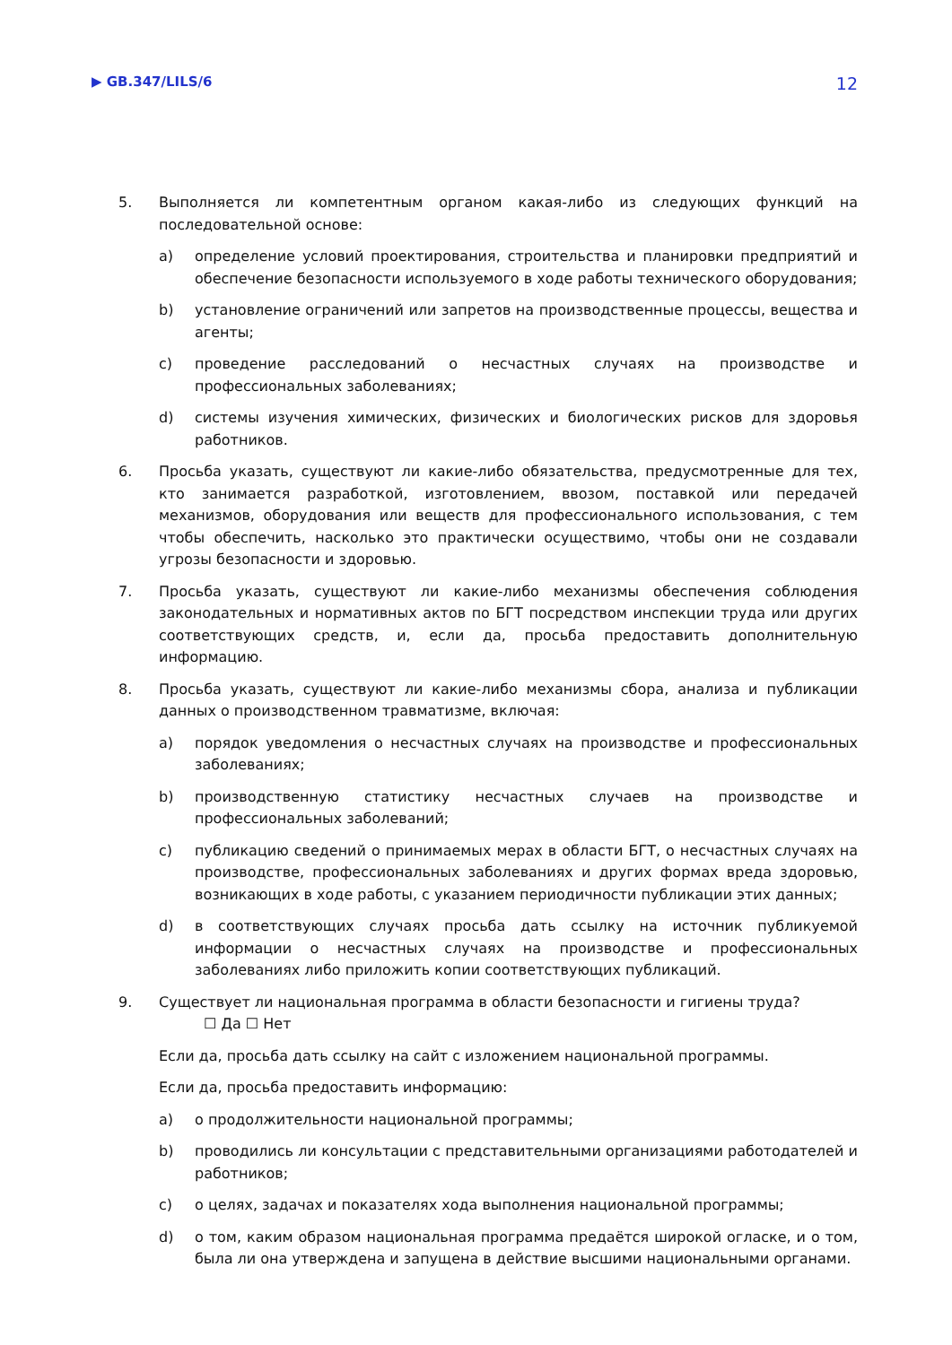▶ GB.347/LILS/6 12
5. Выполняется ли компетентным органом какая-либо из следующих функций на последовательной основе:
a) определение условий проектирования, строительства и планировки предприятий и обеспечение безопасности используемого в ходе работы технического оборудования;
b) установление ограничений или запретов на производственные процессы, вещества и агенты;
c) проведение расследований о несчастных случаях на производстве и профессиональных заболеваниях;
d) системы изучения химических, физических и биологических рисков для здоровья работников.
6. Просьба указать, существуют ли какие-либо обязательства, предусмотренные для тех, кто занимается разработкой, изготовлением, ввозом, поставкой или передачей механизмов, оборудования или веществ для профессионального использования, с тем чтобы обеспечить, насколько это практически осуществимо, чтобы они не создавали угрозы безопасности и здоровью.
7. Просьба указать, существуют ли какие-либо механизмы обеспечения соблюдения законодательных и нормативных актов по БГТ посредством инспекции труда или других соответствующих средств, и, если да, просьба предоставить дополнительную информацию.
8. Просьба указать, существуют ли какие-либо механизмы сбора, анализа и публикации данных о производственном травматизме, включая:
a) порядок уведомления о несчастных случаях на производстве и профессиональных заболеваниях;
b) производственную статистику несчастных случаев на производстве и профессиональных заболеваний;
c) публикацию сведений о принимаемых мерах в области БГТ, о несчастных случаях на производстве, профессиональных заболеваниях и других формах вреда здоровью, возникающих в ходе работы, с указанием периодичности публикации этих данных;
d) в соответствующих случаях просьба дать ссылку на источник публикуемой информации о несчастных случаях на производстве и профессиональных заболеваниях либо приложить копии соответствующих публикаций.
9. Существует ли национальная программа в области безопасности и гигиены труда?
☐ Да ☐ Нет
Если да, просьба дать ссылку на сайт с изложением национальной программы.
Если да, просьба предоставить информацию:
a) о продолжительности национальной программы;
b) проводились ли консультации с представительными организациями работодателей и работников;
c) о целях, задачах и показателях хода выполнения национальной программы;
d) о том, каким образом национальная программа предаётся широкой огласке, и о том, была ли она утверждена и запущена в действие высшими национальными органами.